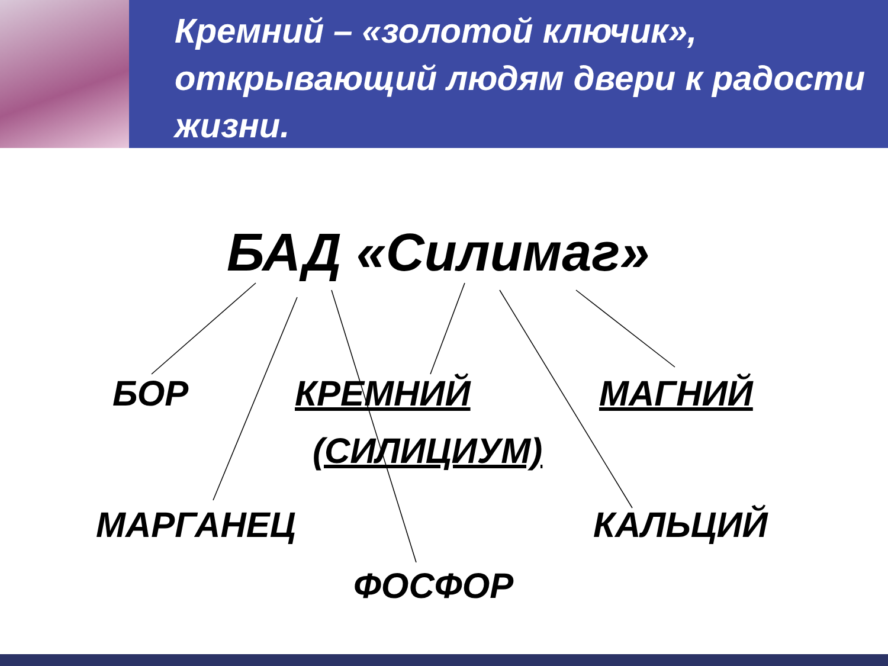Кремний – «золотой ключик», открывающий людям двери к радости жизни.
БАД «Силимаг»
БОР КРЕМНИЙ МАГНИЙ
(СИЛИЦИУМ)
МАРГАНЕЦ КАЛЬЦИЙ
ФОСФОР